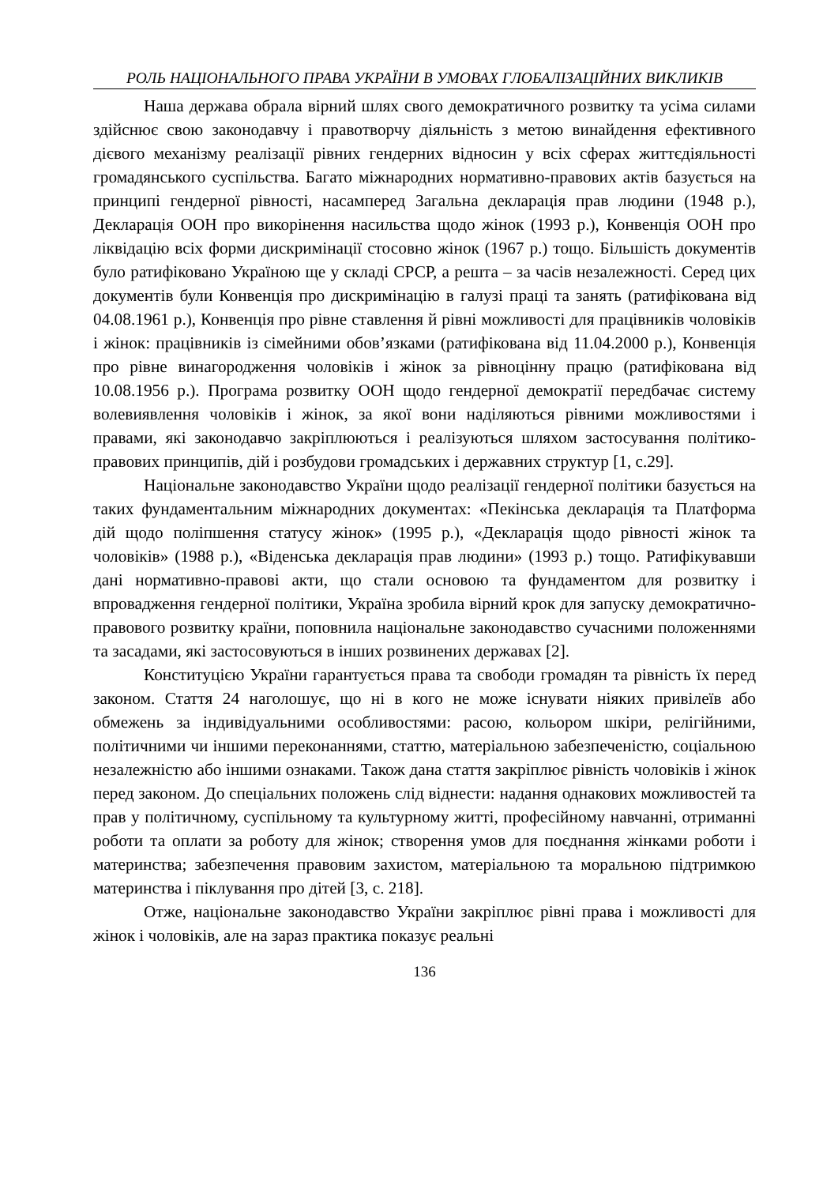РОЛЬ НАЦІОНАЛЬНОГО ПРАВА УКРАЇНИ В УМОВАХ ГЛОБАЛІЗАЦІЙНИХ ВИКЛИКІВ
Наша держава обрала вірний шлях свого демократичного розвитку та усіма силами здійснює свою законодавчу і правотворчу діяльність з метою винайдення ефективного дієвого механізму реалізації рівних гендерних відносин у всіх сферах життєдіяльності громадянського суспільства. Багато міжнародних нормативно-правових актів базується на принципі гендерної рівності, насамперед Загальна декларація прав людини (1948 р.), Декларація ООН про викорінення насильства щодо жінок (1993 р.), Конвенція ООН про ліквідацію всіх форми дискримінації стосовно жінок (1967 р.) тощо. Більшість документів було ратифіковано Україною ще у складі СРСР, а решта – за часів незалежності. Серед цих документів були Конвенція про дискримінацію в галузі праці та занять (ратифікована від 04.08.1961 р.), Конвенція про рівне ставлення й рівні можливості для працівників чоловіків і жінок: працівників із сімейними обов’язками (ратифікована від 11.04.2000 р.), Конвенція про рівне винагородження чоловіків і жінок за рівноцінну працю (ратифікована від 10.08.1956 р.). Програма розвитку ООН щодо гендерної демократії передбачає систему волевиявлення чоловіків і жінок, за якої вони наділяються рівними можливостями і правами, які законодавчо закріплюються і реалізуються шляхом застосування політико-правових принципів, дій і розбудови громадських і державних структур [1, с.29].
Національне законодавство України щодо реалізації гендерної політики базується на таких фундаментальним міжнародних документах: «Пекінська декларація та Платформа дій щодо поліпшення статусу жінок» (1995 р.), «Декларація щодо рівності жінок та чоловіків» (1988 р.), «Віденська декларація прав людини» (1993 р.) тощо. Ратифікувавши дані нормативно-правові акти, що стали основою та фундаментом для розвитку і впровадження гендерної політики, Україна зробила вірний крок для запуску демократично-правового розвитку країни, поповнила національне законодавство сучасними положеннями та засадами, які застосовуються в інших розвинених державах [2].
Конституцією України гарантується права та свободи громадян та рівність їх перед законом. Стаття 24 наголошує, що ні в кого не може існувати ніяких привілеїв або обмежень за індивідуальними особливостями: расою, кольором шкіри, релігійними, політичними чи іншими переконаннями, статтю, матеріальною забезпеченістю, соціальною незалежністю або іншими ознаками. Також дана стаття закріплює рівність чоловіків і жінок перед законом. До спеціальних положень слід віднести: надання однакових можливостей та прав у політичному, суспільному та культурному житті, професійному навчанні, отриманні роботи та оплати за роботу для жінок; створення умов для поєднання жінками роботи і материнства; забезпечення правовим захистом, матеріальною та моральною підтримкою материнства і піклування про дітей [3, с. 218].
Отже, національне законодавство України закріплює рівні права і можливості для жінок і чоловіків, але на зараз практика показує реальні
136